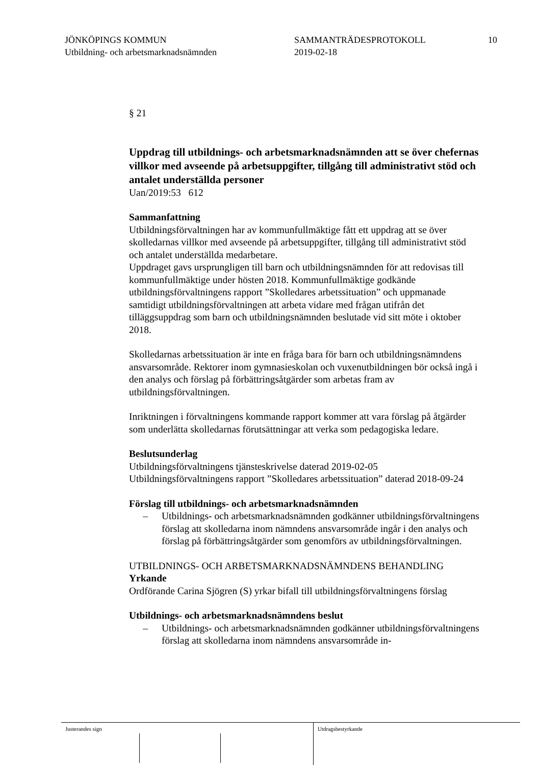JÖNKÖPINGS KOMMUN
Utbildning- och arbetsmarknadsnämnden
SAMMANTRÄDESPROTOKOLL
2019-02-18
10
§ 21
Uppdrag till utbildnings- och arbetsmarknadsnämnden att se över chefernas villkor med avseende på arbetsuppgifter, tillgång till administrativt stöd och antalet underställda personer
Uan/2019:53 612
Sammanfattning
Utbildningsförvaltningen har av kommunfullmäktige fått ett uppdrag att se över skolledarnas villkor med avseende på arbetsuppgifter, tillgång till administrativt stöd och antalet underställda medarbetare.
Uppdraget gavs ursprungligen till barn och utbildningsnämnden för att redovisas till kommunfullmäktige under hösten 2018. Kommunfullmäktige godkände utbildningsförvaltningens rapport ”Skolledares arbetssituation” och uppmanade samtidigt utbildningsförvaltningen att arbeta vidare med frågan utifrån det tilläggsuppdrag som barn och utbildningsnämnden beslutade vid sitt möte i oktober 2018.
Skolledarnas arbetssituation är inte en fråga bara för barn och utbildningsnämndens ansvarsområde. Rektorer inom gymnasieskolan och vuxenutbildningen bör också ingå i den analys och förslag på förbättringsåtgärder som arbetas fram av utbildningsförvaltningen.
Inriktningen i förvaltningens kommande rapport kommer att vara förslag på åtgärder som underlätta skolledarnas förutsättningar att verka som pedagogiska ledare.
Beslutsunderlag
Utbildningsförvaltningens tjänsteskrivelse daterad 2019-02-05
Utbildningsförvaltningens rapport ”Skolledares arbetssituation” daterad 2018-09-24
Förslag till utbildnings- och arbetsmarknadsnämnden
– Utbildnings- och arbetsmarknadsnämnden godkänner utbildningsförvaltningens förslag att skolledarna inom nämndens ansvarsområde ingår i den analys och förslag på förbättringsåtgärder som genomförs av utbildningsförvaltningen.
UTBILDNINGS- OCH ARBETSMARKNADSNÄMNDENS BEHANDLING
Yrkande
Ordförande Carina Sjögren (S) yrkar bifall till utbildningsförvaltningens förslag
Utbildnings- och arbetsmarknadsnämndens beslut
– Utbildnings- och arbetsmarknadsnämnden godkänner utbildningsförvaltningens förslag att skolledarna inom nämndens ansvarsområde in-
Justerandes sign
Utdragsbestyrkande